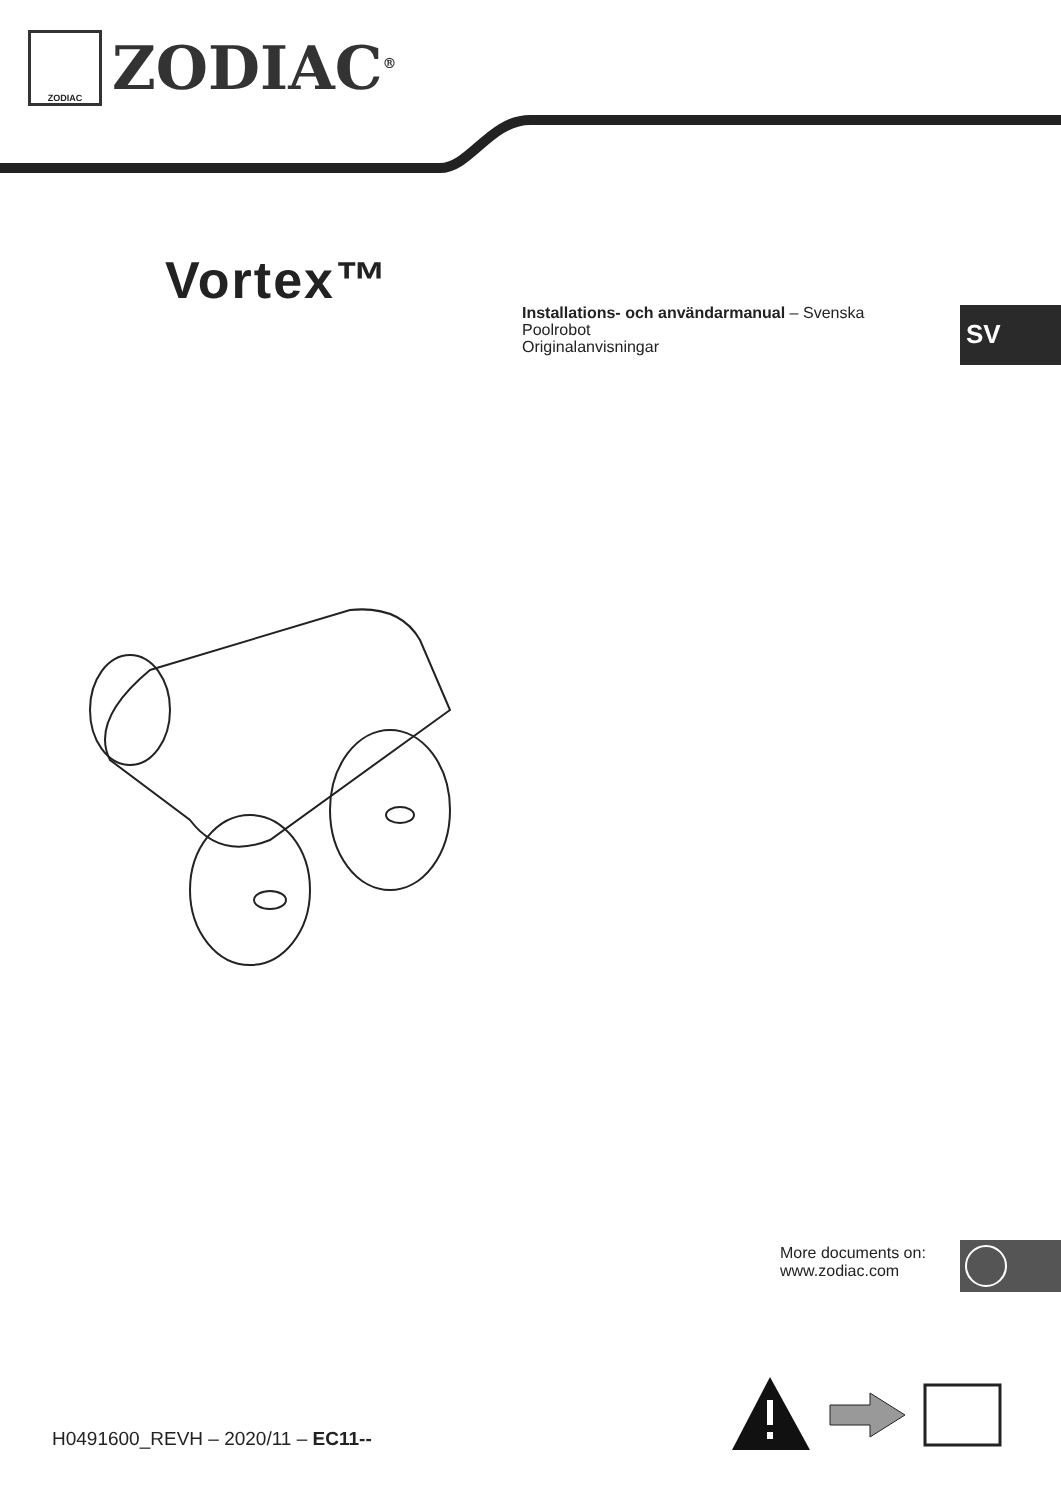ZODIAC
ZODIAC<sup>®</sup>
Vortex™
Installations- och användarmanual – Svenska
Poolrobot
Originalanvisningar
SV
More documents on:
www.zodiac.com
H0491600_REVH – 2020/11 – EC11--